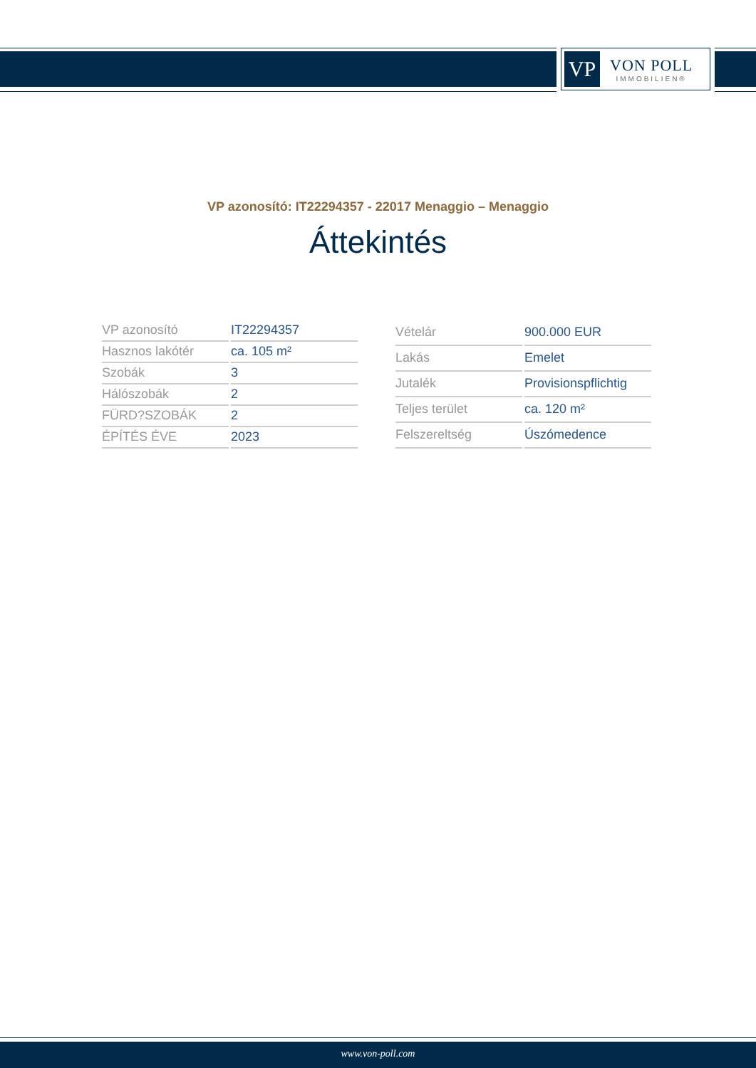VP
VON POLL
IMMOBILIEN®
VP azonosító: IT22294357 - 22017 Menaggio – Menaggio
Áttekintés
| VP azonosító | IT22294357 |
| Hasznos lakótér | ca. 105 m² |
| Szobák | 3 |
| Hálószobák | 2 |
| FÜRD?SZOBÁK | 2 |
| ÉPÍTÉS ÉVE | 2023 |
| Vételár | 900.000 EUR |
| Lakás | Emelet |
| Jutalék | Provisionspflichtig |
| Teljes terület | ca. 120 m² |
| Felszereltség | Úszómedence |
www.von-poll.com